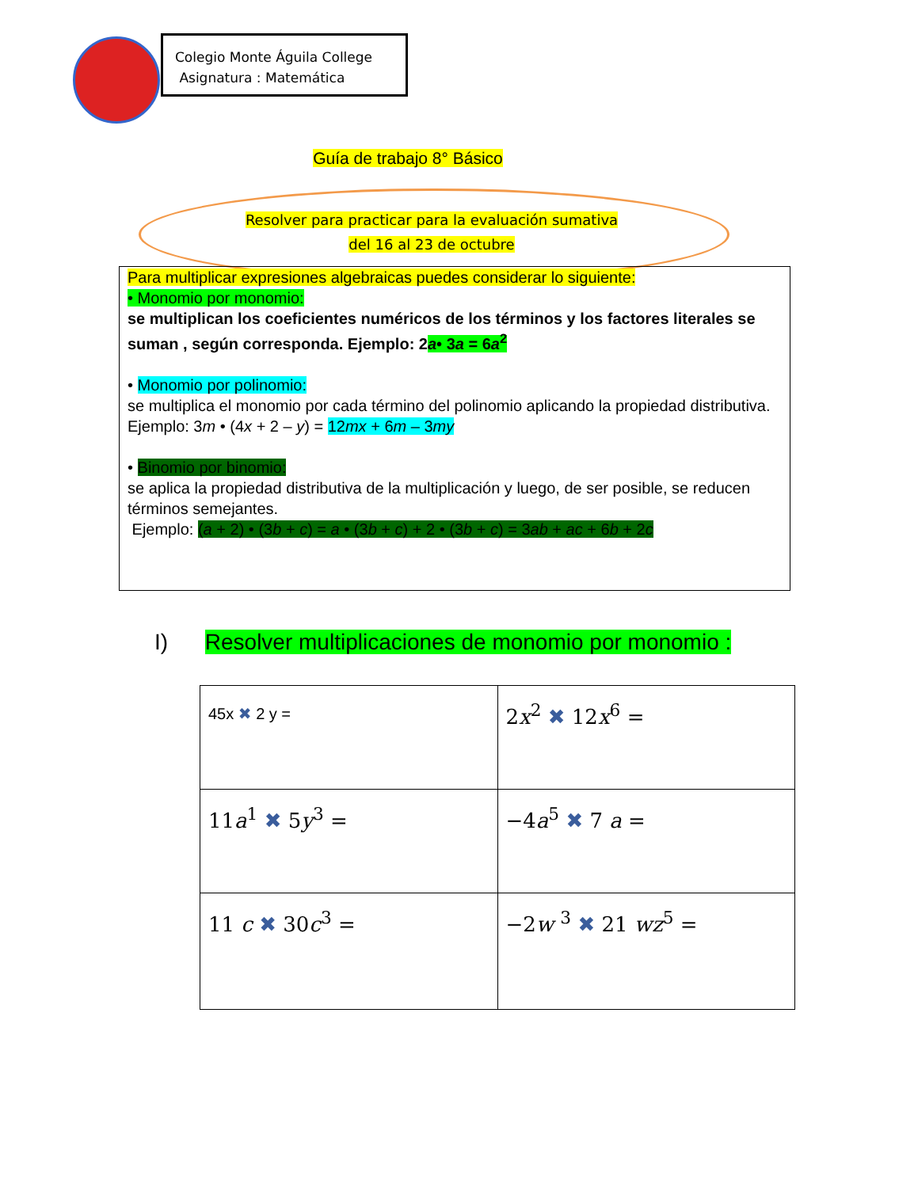Colegio Monte Águila College
Asignatura : Matemática
Guía de trabajo 8° Básico
Resolver para practicar para la evaluación sumativa
del 16 al 23 de octubre
Para multiplicar expresiones algebraicas puedes considerar lo siguiente:
• Monomio por monomio:
se multiplican los coeficientes numéricos de los términos y los factores literales se suman , según corresponda. Ejemplo: 2a• 3a = 6a<sup>2</sup>
• Monomio por polinomio:
se multiplica el monomio por cada término del polinomio aplicando la propiedad distributiva. Ejemplo: 3m • (4x + 2 – y) = 12mx + 6m – 3my
• Binomio por binomio:
se aplica la propiedad distributiva de la multiplicación y luego, de ser posible, se reducen
términos semejantes.
Ejemplo: (a + 2) • (3b + c) = a • (3b + c) + 2 • (3b + c) = 3ab + ac + 6b + 2c
I) Resolver multiplicaciones de monomio por monomio :
| 45x ✖ 2 y = | 2 x<sup>2</sup> ✖ 12 x<sup>6</sup> = |
| 11 a<sup>1</sup> ✖ 5 y<sup>3</sup> = | −4 a<sup>5</sup> ✖ 7 a = |
| 11 c ✖ 30 c<sup>3</sup> = | −2 w <sup>3</sup> ✖ 21 wz<sup>5</sup> = |